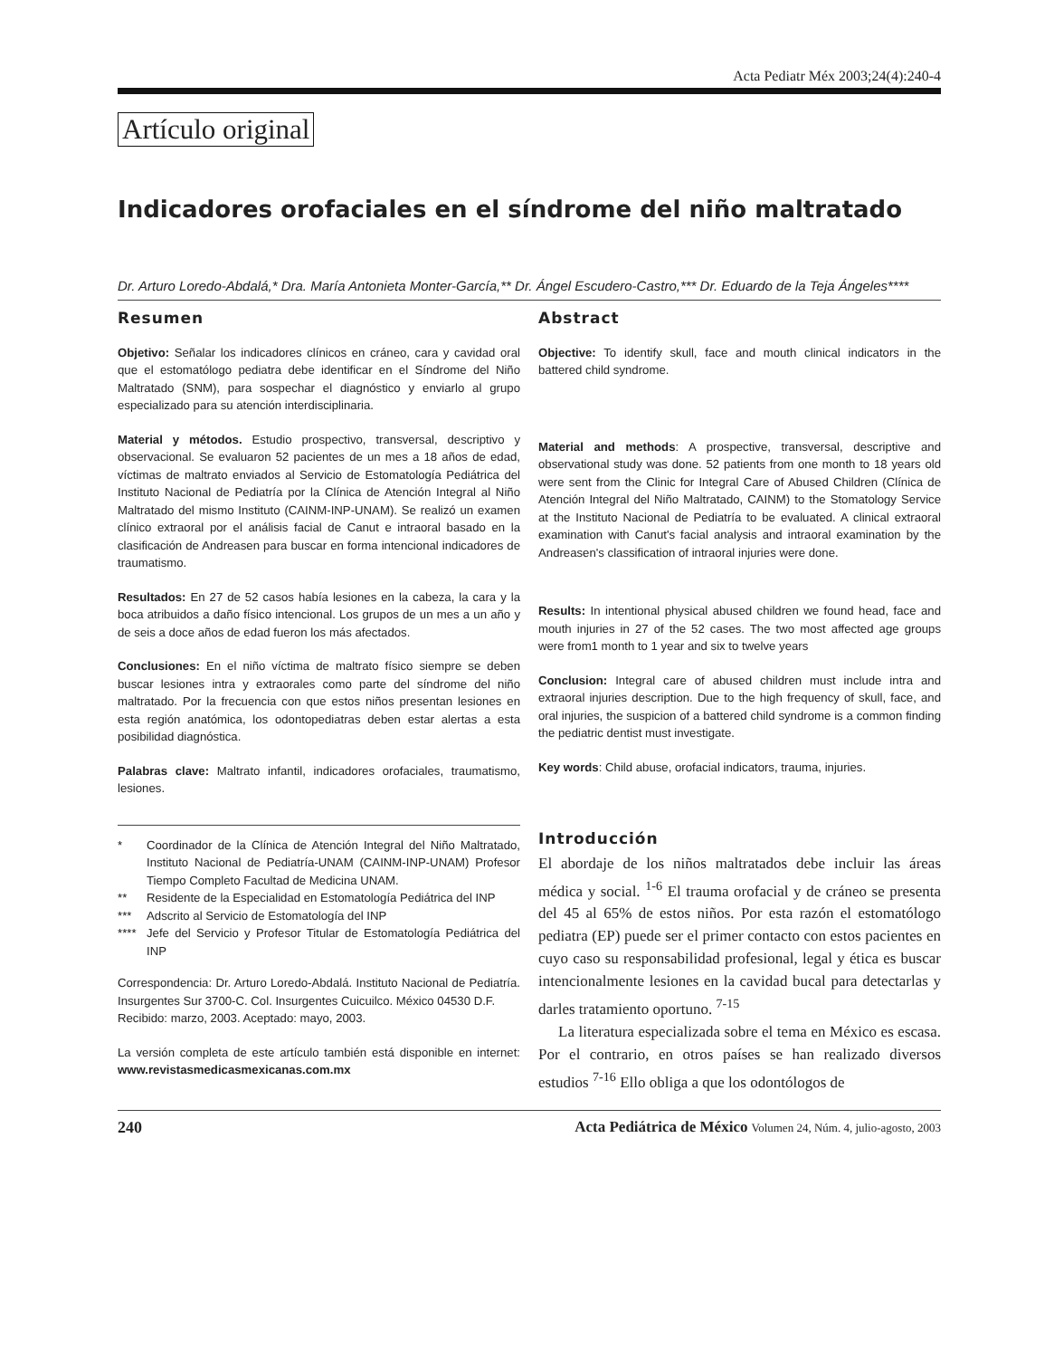Acta Pediatr Méx 2003;24(4):240-4
Artículo original
Indicadores orofaciales en el síndrome del niño maltratado
Dr. Arturo Loredo-Abdalá,* Dra. María Antonieta Monter-García,** Dr. Ángel Escudero-Castro,*** Dr. Eduardo de la Teja Ángeles****
Resumen
Objetivo: Señalar los indicadores clínicos en cráneo, cara y cavidad oral que el estomatólogo pediatra debe identificar en el Síndrome del Niño Maltratado (SNM), para sospechar el diagnóstico y enviarlo al grupo especializado para su atención interdisciplinaria.
Material y métodos. Estudio prospectivo, transversal, descriptivo y observacional. Se evaluaron 52 pacientes de un mes a 18 años de edad, víctimas de maltrato enviados al Servicio de Estomatología Pediátrica del Instituto Nacional de Pediatría por la Clínica de Atención Integral al Niño Maltratado del mismo Instituto (CAINM-INP-UNAM). Se realizó un examen clínico extraoral por el análisis facial de Canut e intraoral basado en la clasificación de Andreasen para buscar en forma intencional indicadores de traumatismo.
Resultados: En 27 de 52 casos había lesiones en la cabeza, la cara y la boca atribuidos a daño físico intencional. Los grupos de un mes a un año y de seis a doce años de edad fueron los más afectados.
Conclusiones: En el niño víctima de maltrato físico siempre se deben buscar lesiones intra y extraorales como parte del síndrome del niño maltratado. Por la frecuencia con que estos niños presentan lesiones en esta región anatómica, los odontopediatras deben estar alertas a esta posibilidad diagnóstica.
Palabras clave: Maltrato infantil, indicadores orofaciales, traumatismo, lesiones.
* Coordinador de la Clínica de Atención Integral del Niño Maltratado, Instituto Nacional de Pediatría-UNAM (CAINM-INP-UNAM) Profesor Tiempo Completo Facultad de Medicina UNAM.
** Residente de la Especialidad en Estomatología Pediátrica del INP
*** Adscrito al Servicio de Estomatología del INP
**** Jefe del Servicio y Profesor Titular de Estomatología Pediátrica del INP
Correspondencia: Dr. Arturo Loredo-Abdalá. Instituto Nacional de Pediatría. Insurgentes Sur 3700-C. Col. Insurgentes Cuicuilco. México 04530 D.F.
Recibido: marzo, 2003. Aceptado: mayo, 2003.
La versión completa de este artículo también está disponible en internet: www.revistasmedicasmexicanas.com.mx
Abstract
Objective: To identify skull, face and mouth clinical indicators in the battered child syndrome.
Material and methods: A prospective, transversal, descriptive and observational study was done. 52 patients from one month to 18 years old were sent from the Clinic for Integral Care of Abused Children (Clínica de Atención Integral del Niño Maltratado, CAINM) to the Stomatology Service at the Instituto Nacional de Pediatría to be evaluated. A clinical extraoral examination with Canut's facial analysis and intraoral examination by the Andreasen's classification of intraoral injuries were done.
Results: In intentional physical abused children we found head, face and mouth injuries in 27 of the 52 cases. The two most affected age groups were from1 month to 1 year and six to twelve years
Conclusion: Integral care of abused children must include intra and extraoral injuries description. Due to the high frequency of skull, face, and oral injuries, the suspicion of a battered child syndrome is a common finding the pediatric dentist must investigate.
Key words: Child abuse, orofacial indicators, trauma, injuries.
Introducción
El abordaje de los niños maltratados debe incluir las áreas médica y social. <sup>1-6</sup> El trauma orofacial y de cráneo se presenta del 45 al 65% de estos niños. Por esta razón el estomatólogo pediatra (EP) puede ser el primer contacto con estos pacientes en cuyo caso su responsabilidad profesional, legal y ética es buscar intencionalmente lesiones en la cavidad bucal para detectarlas y darles tratamiento oportuno. <sup>7-15</sup>
La literatura especializada sobre el tema en México es escasa. Por el contrario, en otros países se han realizado diversos estudios <sup>7-16</sup> Ello obliga a que los odontólogos de
240 Acta Pediátrica de México Volumen 24, Núm. 4, julio-agosto, 2003